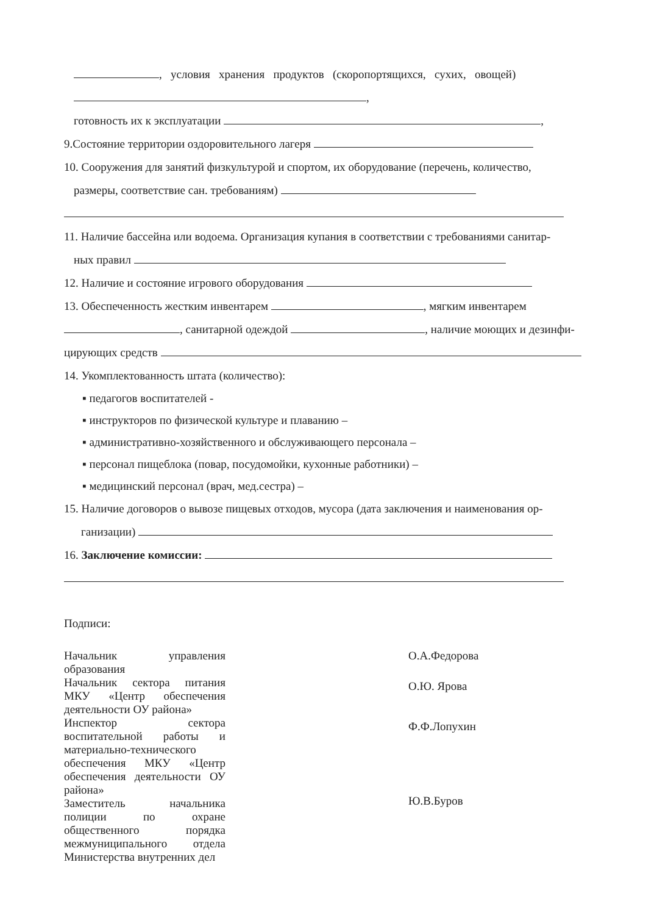, условия хранения продуктов (скоропортящихся, сухих, овощей)
,
готовность их к эксплуатации ,
9.Состояние территории оздоровительного лагеря
10. Сооружения для занятий физкультурой и спортом, их оборудование (перечень, количество,
размеры, соответствие сан. требованиям)
11. Наличие бассейна или водоема. Организация купания в соответствии с требованиями санитар-
ных правил
12. Наличие и состояние игрового оборудования
13. Обеспеченность жестким инвентарем , мягким инвентарем
, санитарной одеждой , наличие моющих и дезинфи-
цирующих средств
14. Укомплектованность штата (количество):
▪ педагогов воспитателей -
▪ инструкторов по физической культуре и плаванию –
▪ административно-хозяйственного и обслуживающего персонала –
▪ персонал пищеблока (повар, посудомойки, кухонные работники) –
▪ медицинский персонал (врач, мед.сестра) –
15. Наличие договоров о вывозе пищевых отходов, мусора (дата заключения и наименования ор-
ганизации)
16. Заключение комиссии:
Подписи:
Начальник управления образования
Начальник сектора питания МКУ «Центр обеспечения деятельности ОУ района»
Инспектор сектора воспитательной работы и материально-технического обеспечения МКУ «Центр обеспечения деятельности ОУ района»
Заместитель начальника полиции по охране общественного порядка межмуниципального отдела Министерства внутренних дел
О.А.Федорова
О.Ю. Ярова
Ф.Ф.Лопухин
Ю.В.Буров